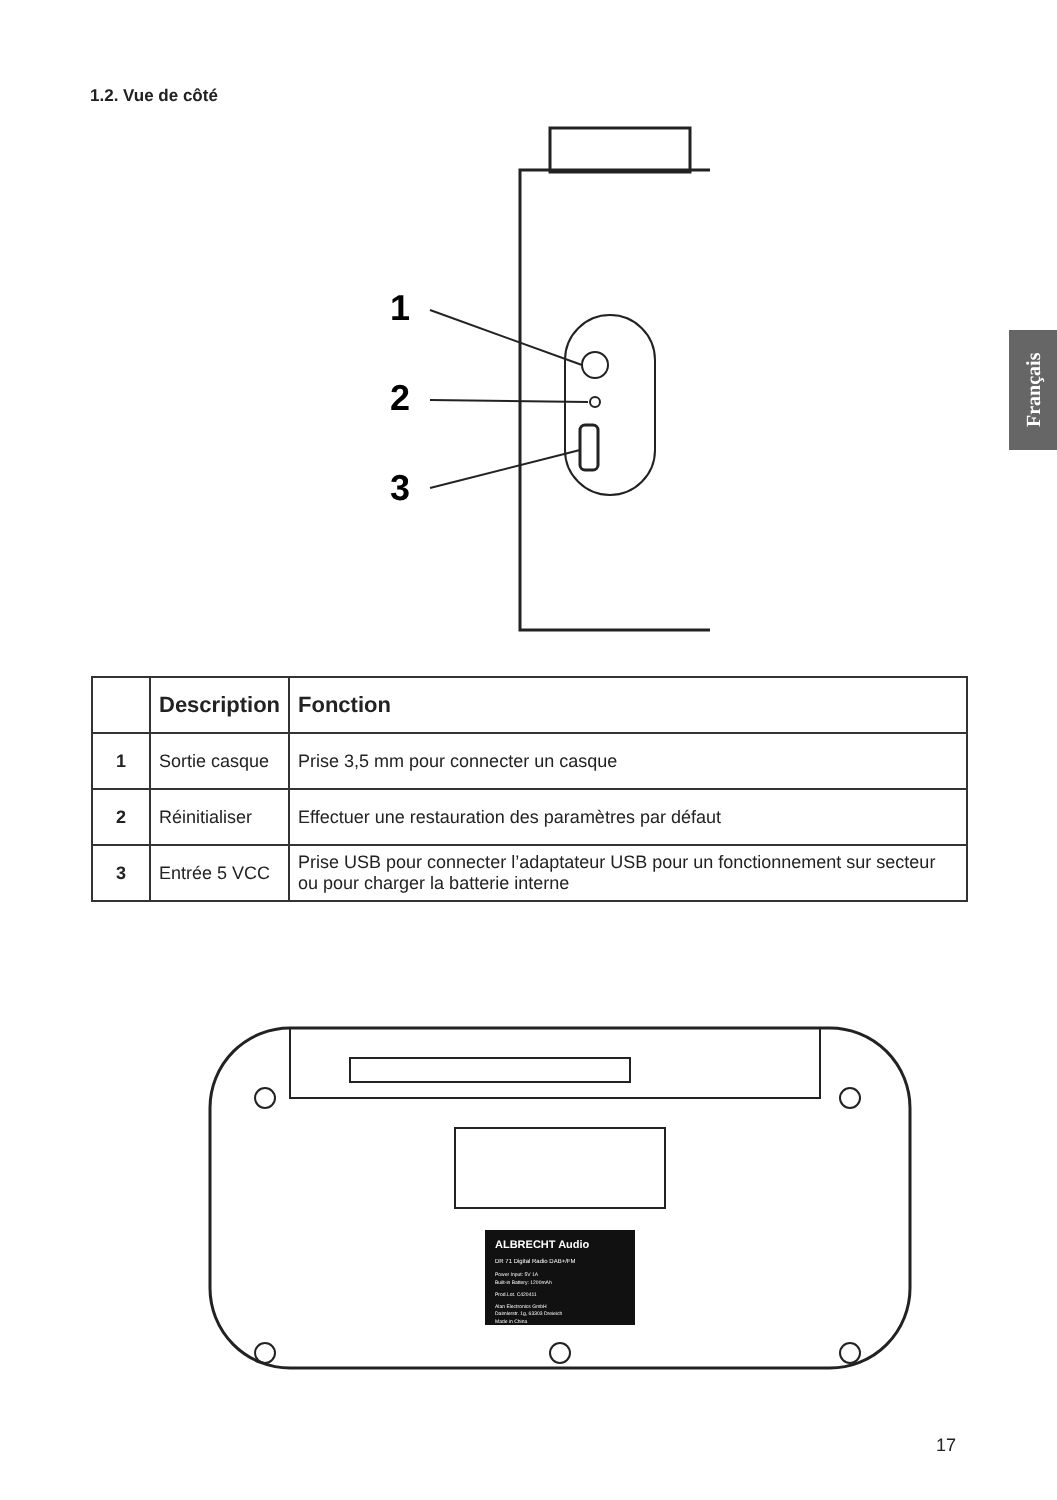1.2. Vue de côté
Français
1
2
3
| | Description | Fonction |
| --- | --- | --- |
| 1 | Sortie casque | Prise 3,5 mm pour connecter un casque |
| 2 | Réinitialiser | Effectuer une restauration des paramètres par défaut |
| 3 | Entrée 5 VCC | Prise USB pour connecter l’adaptateur USB pour un fonctionnement sur secteur ou pour charger la batterie interne |
ALBRECHT Audio
DR 71 Digital Radio DAB+/FM
Power Input: 5V 1A
Built-in Battery: 1200mAh
Prod.Lot. C420411
Alan Electronics GmbH
Daimlerstr. 1g, 63303 Dreieich
Made in China
17